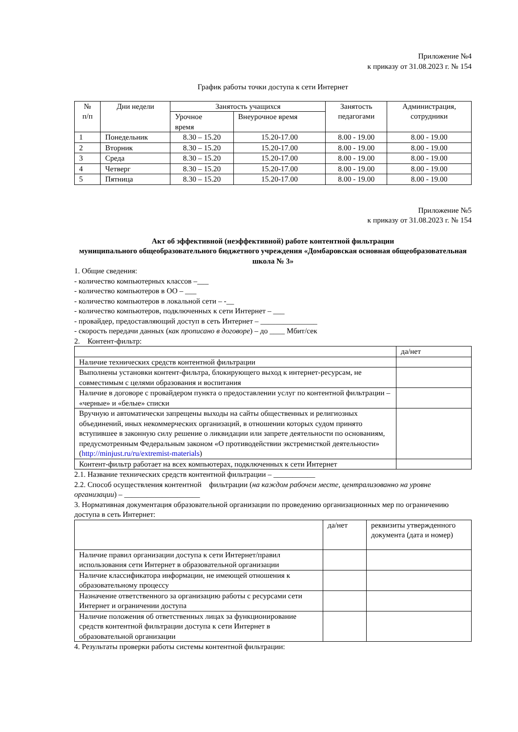Приложение №4
к приказу от 31.08.2023 г. № 154
График работы точки доступа к сети Интернет
| № п/п | Дни недели | Занятость учащихся | | Занятость педагогами | Администрация, сотрудники |
| --- | --- | --- | --- | --- | --- |
| | | Урочное время | Внеурочное время | | |
| 1 | Понедельник | 8.30 – 15.20 | 15.20-17.00 | 8.00 - 19.00 | 8.00 - 19.00 |
| 2 | Вторник | 8.30 – 15.20 | 15.20-17.00 | 8.00 - 19.00 | 8.00 - 19.00 |
| 3 | Среда | 8.30 – 15.20 | 15.20-17.00 | 8.00 - 19.00 | 8.00 - 19.00 |
| 4 | Четверг | 8.30 – 15.20 | 15.20-17.00 | 8.00 - 19.00 | 8.00 - 19.00 |
| 5 | Пятница | 8.30 – 15.20 | 15.20-17.00 | 8.00 - 19.00 | 8.00 - 19.00 |
Приложение №5
к приказу от 31.08.2023 г. № 154
Акт об эффективной (неэффективной) работе контентной фильтрации
муниципального общеобразовательного бюджетного учреждения «Домбаровская основная общеобразовательная школа № 3»
1. Общие сведения:
- количество компьютерных классов –___
- количество компьютеров в ОО – ___
- количество компьютеров в локальной сети – -__
- количество компьютеров, подключенных к сети Интернет – ___
- провайдер, предоставляющий доступ в сеть Интернет – _______________
- скорость передачи данных (как прописано в договоре) – до ____ Мбит/сек
2. Контент-фильтр:
| | да/нет |
| Наличие технических средств контентной фильтрации | |
| Выполнены установки контент-фильтра, блокирующего выход к интернет-ресурсам, не совместимым с целями образования и воспитания | |
| Наличие в договоре с провайдером пункта о предоставлении услуг по контентной фильтрации – «черные» и «белые» списки | |
| Вручную и автоматически запрещены выходы на сайты общественных и религиозных объединений, иных некоммерческих организаций, в отношении которых судом принято вступившее в законную силу решение о ликвидации или запрете деятельности по основаниям, предусмотренным Федеральным законом «О противодействии экстремисткой деятельности» ( http://minjust.ru/ru/extremist-materials ) | |
| Контент-фильтр работает на всех компьютерах, подключенных к сети Интернет | |
2.1. Название технических средств контентной фильтрации – ___________
2.2. Способ осуществления контентной фильтрации (на каждом рабочем месте, централизованно на уровне организации) – ____________________
3. Нормативная документация образовательной организации по проведению организационных мер по ограничению доступа в сеть Интернет:
| | да/нет | реквизиты утвержденного документа (дата и номер) |
| Наличие правил организации доступа к сети Интернет/правил использования сети Интернет в образовательной организации | | |
| Наличие классификатора информации, не имеющей отношения к образовательному процессу | | |
| Назначение ответственного за организацию работы с ресурсами сети Интернет и ограничении доступа | | |
| Наличие положения об ответственных лицах за функционирование средств контентной фильтрации доступа к сети Интернет в образовательной организации | | |
4. Результаты проверки работы системы контентной фильтрации: